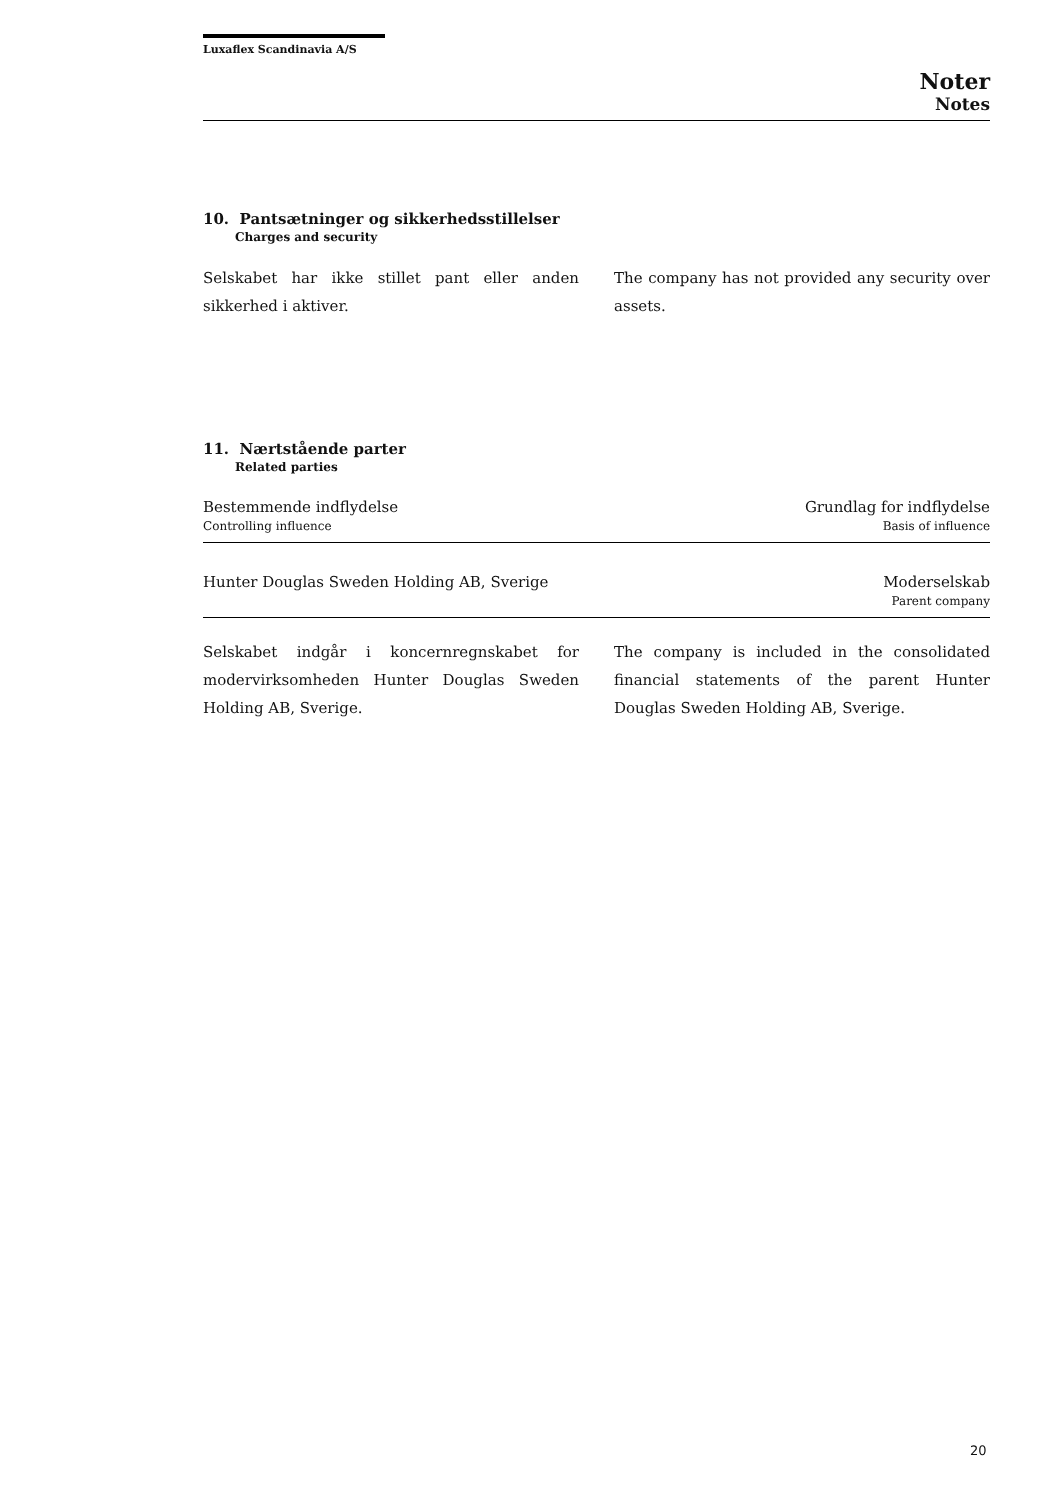Luxaflex Scandinavia A/S
Noter
Notes
10. Pantsætninger og sikkerhedsstillelser
Charges and security
Selskabet har ikke stillet pant eller anden sikkerhed i aktiver.
The company has not provided any security over assets.
11. Nærtstående parter
Related parties
| Bestemmende indflydelse Controlling influence | Grundlag for indflydelse Basis of influence |
| Hunter Douglas Sweden Holding AB, Sverige | Moderselskab Parent company |
Selskabet indgår i koncernregnskabet for modervirksomheden Hunter Douglas Sweden Holding AB, Sverige.
The company is included in the consolidated financial statements of the parent Hunter Douglas Sweden Holding AB, Sverige.
20